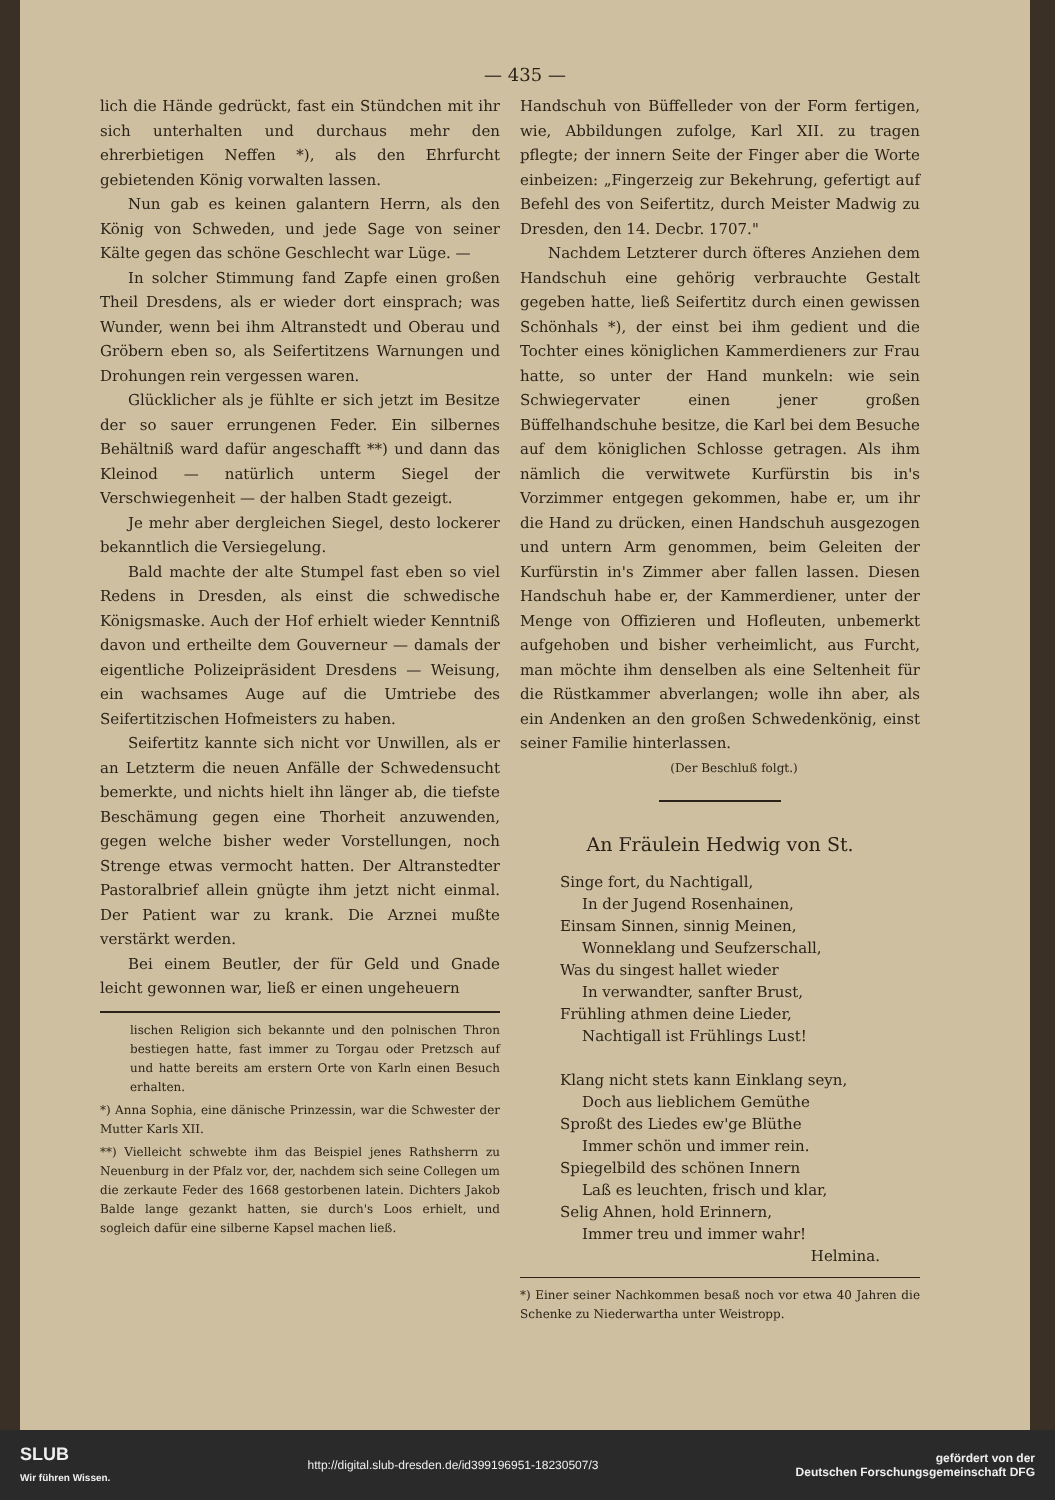— 435 —
lich die Hände gedrückt, fast ein Stündchen mit ihr sich unterhalten und durchaus mehr den ehrerbietigen Neffen *), als den Ehrfurcht gebietenden König vorwalten lassen.
Nun gab es keinen galantern Herrn, als den König von Schweden, und jede Sage von seiner Kälte gegen das schöne Geschlecht war Lüge. —
In solcher Stimmung fand Zapfe einen großen Theil Dresdens, als er wieder dort einsprach; was Wunder, wenn bei ihm Altranstedt und Oberau und Gröbern eben so, als Seifertitzens Warnungen und Drohungen rein vergessen waren.
Glücklicher als je fühlte er sich jetzt im Besitze der so sauer errungenen Feder. Ein silbernes Behältniß ward dafür angeschafft **) und dann das Kleinod — natürlich unterm Siegel der Verschwiegenheit — der halben Stadt gezeigt.
Je mehr aber dergleichen Siegel, desto lockerer bekanntlich die Versiegelung.
Bald machte der alte Stumpel fast eben so viel Redens in Dresden, als einst die schwedische Königsmaske. Auch der Hof erhielt wieder Kenntniß davon und ertheilte dem Gouverneur — damals der eigentliche Polizeipräsident Dresdens — Weisung, ein wachsames Auge auf die Umtriebe des Seifertitzischen Hofmeisters zu haben.
Seifertitz kannte sich nicht vor Unwillen, als er an Letzterm die neuen Anfälle der Schwedensucht bemerkte, und nichts hielt ihn länger ab, die tiefste Beschämung gegen eine Thorheit anzuwenden, gegen welche bisher weder Vorstellungen, noch Strenge etwas vermocht hatten. Der Altranstedter Pastoralbrief allein gnügte ihm jetzt nicht einmal. Der Patient war zu krank. Die Arznei mußte verstärkt werden.
Bei einem Beutler, der für Geld und Gnade leicht gewonnen war, ließ er einen ungeheuern
lischen Religion sich bekannte und den polnischen Thron bestiegen hatte, fast immer zu Torgau oder Pretzsch auf und hatte bereits am erstern Orte von Karln einen Besuch erhalten.
*) Anna Sophia, eine dänische Prinzessin, war die Schwester der Mutter Karls XII.
**) Vielleicht schwebte ihm das Beispiel jenes Rathsherrn zu Neuenburg in der Pfalz vor, der, nachdem sich seine Collegen um die zerkaute Feder des 1668 gestorbenen latein. Dichters Jakob Balde lange gezankt hatten, sie durch's Loos erhielt, und sogleich dafür eine silberne Kapsel machen ließ.
Handschuh von Büffelleder von der Form fertigen, wie, Abbildungen zufolge, Karl XII. zu tragen pflegte; der innern Seite der Finger aber die Worte einbeizen: „Fingerzeig zur Bekehrung, gefertigt auf Befehl des von Seifertitz, durch Meister Madwig zu Dresden, den 14. Decbr. 1707."
Nachdem Letzterer durch öfteres Anziehen dem Handschuh eine gehörig verbrauchte Gestalt gegeben hatte, ließ Seifertitz durch einen gewissen Schönhals *), der einst bei ihm gedient und die Tochter eines königlichen Kammerdieners zur Frau hatte, so unter der Hand munkeln: wie sein Schwiegervater einen jener großen Büffelhandschuhe besitze, die Karl bei dem Besuche auf dem königlichen Schlosse getragen. Als ihm nämlich die verwitwete Kurfürstin bis in's Vorzimmer entgegen gekommen, habe er, um ihr die Hand zu drücken, einen Handschuh ausgezogen und untern Arm genommen, beim Geleiten der Kurfürstin in's Zimmer aber fallen lassen. Diesen Handschuh habe er, der Kammerdiener, unter der Menge von Offizieren und Hofleuten, unbemerkt aufgehoben und bisher verheimlicht, aus Furcht, man möchte ihm denselben als eine Seltenheit für die Rüstkammer abverlangen; wolle ihn aber, als ein Andenken an den großen Schwedenkönig, einst seiner Familie hinterlassen.
(Der Beschluß folgt.)
An Fräulein Hedwig von St.
Singe fort, du Nachtigall,
In der Jugend Rosenhainen,
Einsam Sinnen, sinnig Meinen,
Wonneklang und Seufzerschall,
Was du singest hallet wieder
In verwandter, sanfter Brust,
Frühling athmen deine Lieder,
Nachtigall ist Frühlings Lust!
Klang nicht stets kann Einklang seyn,
Doch aus lieblichem Gemüthe
Sproßt des Liedes ew'ge Blüthe
Immer schön und immer rein.
Spiegelbild des schönen Innern
Laß es leuchten, frisch und klar,
Selig Ahnen, hold Erinnern,
Immer treu und immer wahr!
Helmina.
*) Einer seiner Nachkommen besaß noch vor etwa 40 Jahren die Schenke zu Niederwartha unter Weistropp.
SLUB
Wir führen Wissen. http://digital.slub-dresden.de/id399196951-18230507/3 gefördert von der
Deutschen Forschungsgemeinschaft DFG